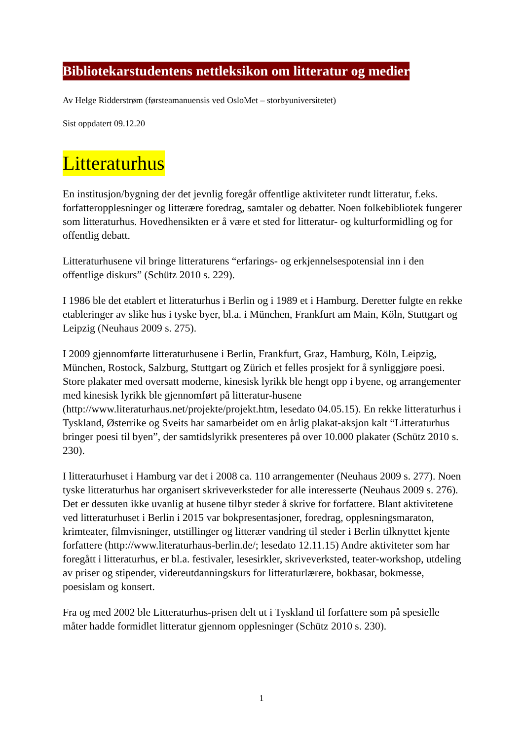Bibliotekarstudentens nettleksikon om litteratur og medier
Av Helge Ridderstrøm (førsteamanuensis ved OsloMet – storbyuniversitetet)
Sist oppdatert 09.12.20
Litteraturhus
En institusjon/bygning der det jevnlig foregår offentlige aktiviteter rundt litteratur, f.eks. forfatteropplesninger og litterære foredrag, samtaler og debatter. Noen folkebibliotek fungerer som litteraturhus. Hovedhensikten er å være et sted for litteratur- og kulturformidling og for offentlig debatt.
Litteraturhusene vil bringe litteraturens “erfarings- og erkjennelsespotensial inn i den offentlige diskurs” (Schütz 2010 s. 229).
I 1986 ble det etablert et litteraturhus i Berlin og i 1989 et i Hamburg. Deretter fulgte en rekke etableringer av slike hus i tyske byer, bl.a. i München, Frankfurt am Main, Köln, Stuttgart og Leipzig (Neuhaus 2009 s. 275).
I 2009 gjennomførte litteraturhusene i Berlin, Frankfurt, Graz, Hamburg, Köln, Leipzig, München, Rostock, Salzburg, Stuttgart og Zürich et felles prosjekt for å synliggjøre poesi. Store plakater med oversatt moderne, kinesisk lyrikk ble hengt opp i byene, og arrangementer med kinesisk lyrikk ble gjennomført på litteratur-husene (http://www.literaturhaus.net/projekte/projekt.htm, lesedato 04.05.15). En rekke litteraturhus i Tyskland, Østerrike og Sveits har samarbeidet om en årlig plakat-aksjon kalt “Litteraturhus bringer poesi til byen”, der samtidslyrikk presenteres på over 10.000 plakater (Schütz 2010 s. 230).
I litteraturhuset i Hamburg var det i 2008 ca. 110 arrangementer (Neuhaus 2009 s. 277). Noen tyske litteraturhus har organisert skriveverksteder for alle interesserte (Neuhaus 2009 s. 276). Det er dessuten ikke uvanlig at husene tilbyr steder å skrive for forfattere. Blant aktivitetene ved litteraturhuset i Berlin i 2015 var bokpresentasjoner, foredrag, opplesningsmaraton, krimteater, filmvisninger, utstillinger og litterær vandring til steder i Berlin tilknyttet kjente forfattere (http://www.literaturhaus-berlin.de/; lesedato 12.11.15) Andre aktiviteter som har foregått i litteraturhus, er bl.a. festivaler, lesesirkler, skriveverksted, teater-workshop, utdeling av priser og stipender, videreutdanningskurs for litteraturlærere, bokbasar, bokmesse, poesislam og konsert.
Fra og med 2002 ble Litteraturhus-prisen delt ut i Tyskland til forfattere som på spesielle måter hadde formidlet litteratur gjennom opplesninger (Schütz 2010 s. 230).
1